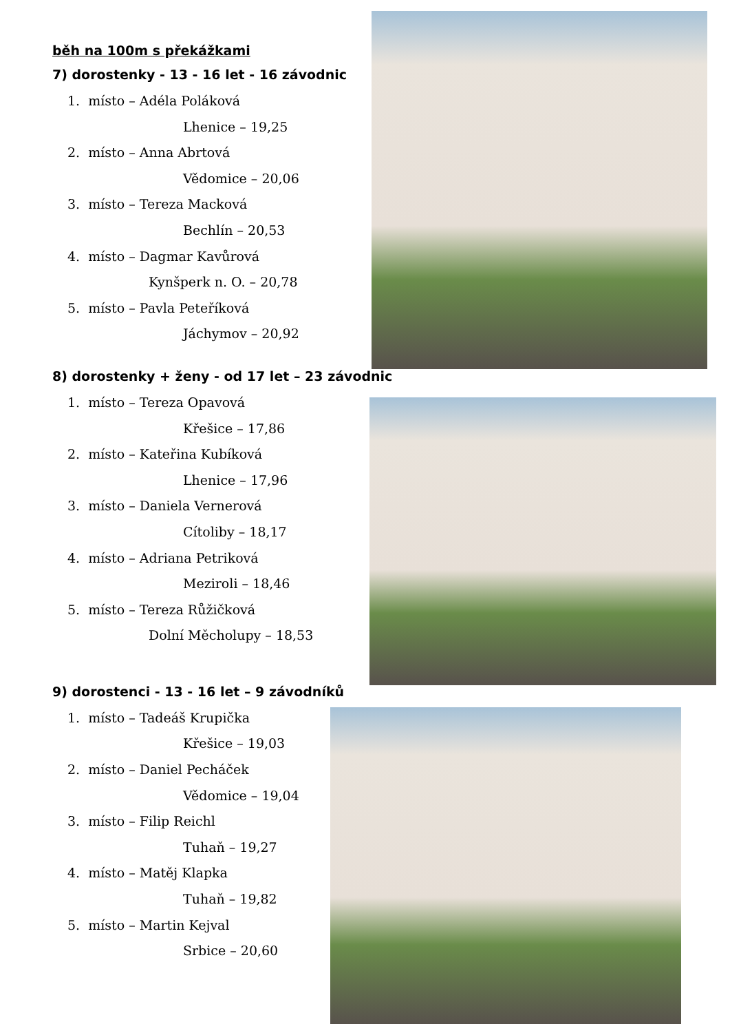běh na 100m s překážkami
7) dorostenky - 13 - 16 let - 16 závodnic
1. místo – Adéla Poláková
Lhenice – 19,25
2. místo – Anna Abrtová
Vědomice – 20,06
3. místo – Tereza Macková
Bechlín – 20,53
4. místo – Dagmar Kavůrová
Kynšperk n. O. – 20,78
5. místo – Pavla Peteříková
Jáchymov – 20,92
8) dorostenky + ženy - od 17 let – 23 závodnic
1. místo – Tereza Opavová
Křešice – 17,86
2. místo – Kateřina Kubíková
Lhenice – 17,96
3. místo – Daniela Vernerová
Cítoliby – 18,17
4. místo – Adriana Petriková
Meziroli – 18,46
5. místo – Tereza Růžičková
Dolní Měcholupy – 18,53
9) dorostenci - 13 - 16 let – 9 závodníků
1. místo – Tadeáš Krupička
Křešice – 19,03
2. místo – Daniel Pecháček
Vědomice – 19,04
3. místo – Filip Reichl
Tuhaň – 19,27
4. místo – Matěj Klapka
Tuhaň – 19,82
5. místo – Martin Kejval
Srbice – 20,60